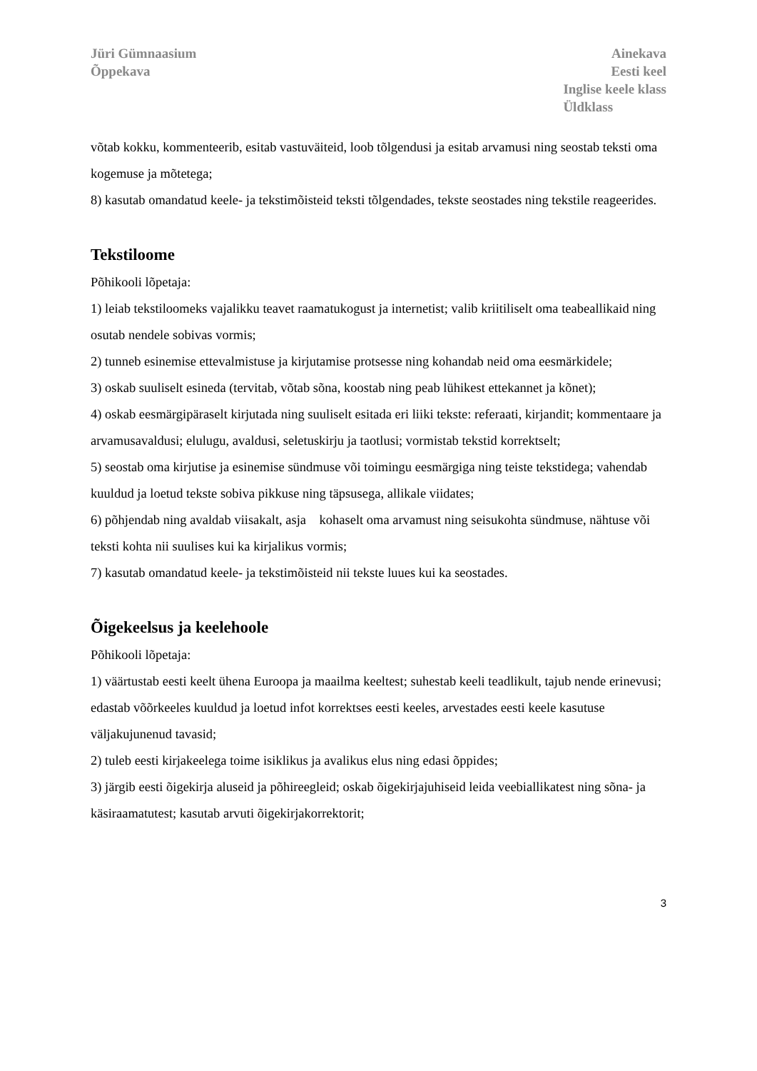Jüri Gümnaasium
Õppekava
Ainekava
Eesti keel
Inglise keele klass
Üldklass
võtab kokku, kommenteerib, esitab vastuväiteid, loob tõlgendusi ja esitab arvamusi ning seostab teksti oma kogemuse ja mõtetega;
8) kasutab omandatud keele- ja tekstimõisteid teksti tõlgendades, tekste seostades ning tekstile reageerides.
Tekstiloome
Põhikooli lõpetaja:
1) leiab tekstiloomeks vajalikku teavet raamatukogust ja internetist; valib kriitiliselt oma teabeallikaid ning osutab nendele sobivas vormis;
2) tunneb esinemise ettevalmistuse ja kirjutamise protsesse ning kohandab neid oma eesmärkidele;
3) oskab suuliselt esineda (tervitab, võtab sõna, koostab ning peab lühikest ettekannet ja kõnet);
4) oskab eesmärgipäraselt kirjutada ning suuliselt esitada eri liiki tekste: referaati, kirjandit; kommentaare ja arvamusavaldusi; elulugu, avaldusi, seletuskirju ja taotlusi; vormistab tekstid korrektselt;
5) seostab oma kirjutise ja esinemise sündmuse või toimingu eesmärgiga ning teiste tekstidega; vahendab kuuldud ja loetud tekste sobiva pikkuse ning täpsusega, allikale viidates;
6) põhjendab ning avaldab viisakalt, asja kohaselt oma arvamust ning seisukohta sündmuse, nähtuse või teksti kohta nii suulises kui ka kirjalikus vormis;
7) kasutab omandatud keele- ja tekstimõisteid nii tekste luues kui ka seostades.
Õigekeelsus ja keelehoole
Põhikooli lõpetaja:
1) väärtustab eesti keelt ühena Euroopa ja maailma keeltest; suhestab keeli teadlikult, tajub nende erinevusi; edastab võõrkeeles kuuldud ja loetud infot korrektses eesti keeles, arvestades eesti keele kasutuse väljakujunenud tavasid;
2) tuleb eesti kirjakeelega toime isiklikus ja avalikus elus ning edasi õppides;
3) järgib eesti õigekirja aluseid ja põhireegleid; oskab õigekirjajuhiseid leida veebiallikatest ning sõna- ja käsiraamatutest; kasutab arvuti õigekirjakorrektorit;
3